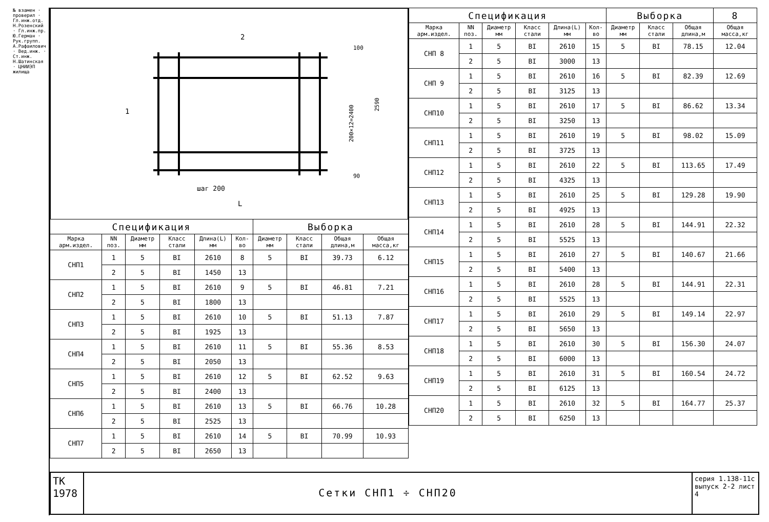№ взамен · проверил · Гл.инж.отд. Н.Розенский · Гл.инж.пр. Ю.Герман · Рук.групп. А.Рафаилович · Вед.инж. · Ст.инж. Н.Шатинская · ЦНИИЭП жилища
2
1
шаг 200
L
200×12=2400
2590
100
90
| Спецификация | | | | | | Выборка | | | |
| Марка арм.издел. | NN поз. | Диаметр мм | Класс стали | Длина(L) мм | Кол-во | Диаметр мм | Класс стали | Общая длина,м | Общая масса,кг |
| СНП1 | 1 | 5 | BI | 2610 | 8 | 5 | BI | 39.73 | 6.12 |
| | 2 | 5 | BI | 1450 | 13 | | | | |
| СНП2 | 1 | 5 | BI | 2610 | 9 | 5 | BI | 46.81 | 7.21 |
| | 2 | 5 | BI | 1800 | 13 | | | | |
| СНП3 | 1 | 5 | BI | 2610 | 10 | 5 | BI | 51.13 | 7.87 |
| | 2 | 5 | BI | 1925 | 13 | | | | |
| СНП4 | 1 | 5 | BI | 2610 | 11 | 5 | BI | 55.36 | 8.53 |
| | 2 | 5 | BI | 2050 | 13 | | | | |
| СНП5 | 1 | 5 | BI | 2610 | 12 | 5 | BI | 62.52 | 9.63 |
| | 2 | 5 | BI | 2400 | 13 | | | | |
| СНП6 | 1 | 5 | BI | 2610 | 13 | 5 | BI | 66.76 | 10.28 |
| | 2 | 5 | BI | 2525 | 13 | | | | |
| СНП7 | 1 | 5 | BI | 2610 | 14 | 5 | BI | 70.99 | 10.93 |
| | 2 | 5 | BI | 2650 | 13 | | | | |
| Спецификация | | | | | | Выборка | | | 8 |
| Марка арм.издел. | NN поз. | Диаметр мм | Класс стали | Длина(L) мм | Кол-во | Диаметр мм | Класс стали | Общая длина,м | Общая масса,кг |
| СНП 8 | 1 | 5 | BI | 2610 | 15 | 5 | BI | 78.15 | 12.04 |
| | 2 | 5 | BI | 3000 | 13 | | | | |
| СНП 9 | 1 | 5 | BI | 2610 | 16 | 5 | BI | 82.39 | 12.69 |
| | 2 | 5 | BI | 3125 | 13 | | | | |
| СНП10 | 1 | 5 | BI | 2610 | 17 | 5 | BI | 86.62 | 13.34 |
| | 2 | 5 | BI | 3250 | 13 | | | | |
| СНП11 | 1 | 5 | BI | 2610 | 19 | 5 | BI | 98.02 | 15.09 |
| | 2 | 5 | BI | 3725 | 13 | | | | |
| СНП12 | 1 | 5 | BI | 2610 | 22 | 5 | BI | 113.65 | 17.49 |
| | 2 | 5 | BI | 4325 | 13 | | | | |
| СНП13 | 1 | 5 | BI | 2610 | 25 | 5 | BI | 129.28 | 19.90 |
| | 2 | 5 | BI | 4925 | 13 | | | | |
| СНП14 | 1 | 5 | BI | 2610 | 28 | 5 | BI | 144.91 | 22.32 |
| | 2 | 5 | BI | 5525 | 13 | | | | |
| СНП15 | 1 | 5 | BI | 2610 | 27 | 5 | BI | 140.67 | 21.66 |
| | 2 | 5 | BI | 5400 | 13 | | | | |
| СНП16 | 1 | 5 | BI | 2610 | 28 | 5 | BI | 144.91 | 22.31 |
| | 2 | 5 | BI | 5525 | 13 | | | | |
| СНП17 | 1 | 5 | BI | 2610 | 29 | 5 | BI | 149.14 | 22.97 |
| | 2 | 5 | BI | 5650 | 13 | | | | |
| СНП18 | 1 | 5 | BI | 2610 | 30 | 5 | BI | 156.30 | 24.07 |
| | 2 | 5 | BI | 6000 | 13 | | | | |
| СНП19 | 1 | 5 | BI | 2610 | 31 | 5 | BI | 160.54 | 24.72 |
| | 2 | 5 | BI | 6125 | 13 | | | | |
| СНП20 | 1 | 5 | BI | 2610 | 32 | 5 | BI | 164.77 | 25.37 |
| | 2 | 5 | BI | 6250 | 13 | | | | |
ТК
1978
Сетки СНП1 ÷ СНП20
серия 1.138-11с
выпуск 2-2 лист 4